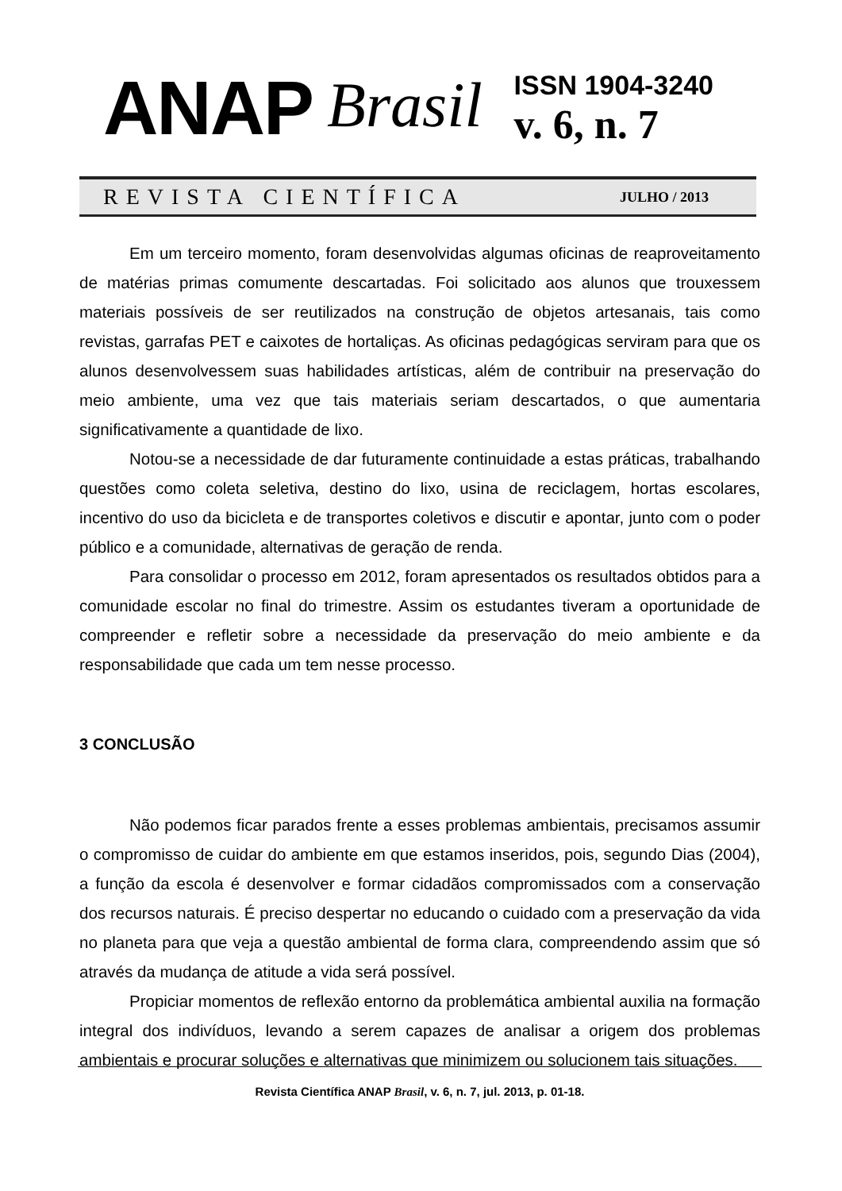ANAP
Brasil
ISSN 1904-3240
v. 6, n. 7
REVISTA CIENTÍFICA
JULHO / 2013
Em um terceiro momento, foram desenvolvidas algumas oficinas de reaproveitamento de matérias primas comumente descartadas. Foi solicitado aos alunos que trouxessem materiais possíveis de ser reutilizados na construção de objetos artesanais, tais como revistas, garrafas PET e caixotes de hortaliças. As oficinas pedagógicas serviram para que os alunos desenvolvessem suas habilidades artísticas, além de contribuir na preservação do meio ambiente, uma vez que tais materiais seriam descartados, o que aumentaria significativamente a quantidade de lixo.
Notou-se a necessidade de dar futuramente continuidade a estas práticas, trabalhando questões como coleta seletiva, destino do lixo, usina de reciclagem, hortas escolares, incentivo do uso da bicicleta e de transportes coletivos e discutir e apontar, junto com o poder público e a comunidade, alternativas de geração de renda.
Para consolidar o processo em 2012, foram apresentados os resultados obtidos para a comunidade escolar no final do trimestre. Assim os estudantes tiveram a oportunidade de compreender e refletir sobre a necessidade da preservação do meio ambiente e da responsabilidade que cada um tem nesse processo.
3 CONCLUSÃO
Não podemos ficar parados frente a esses problemas ambientais, precisamos assumir o compromisso de cuidar do ambiente em que estamos inseridos, pois, segundo Dias (2004), a função da escola é desenvolver e formar cidadãos compromissados com a conservação dos recursos naturais. É preciso despertar no educando o cuidado com a preservação da vida no planeta para que veja a questão ambiental de forma clara, compreendendo assim que só através da mudança de atitude a vida será possível.
Propiciar momentos de reflexão entorno da problemática ambiental auxilia na formação integral dos indivíduos, levando a serem capazes de analisar a origem dos problemas ambientais e procurar soluções e alternativas que minimizem ou solucionem tais situações.
Revista Científica ANAP Brasil, v. 6, n. 7, jul. 2013, p. 01-18.